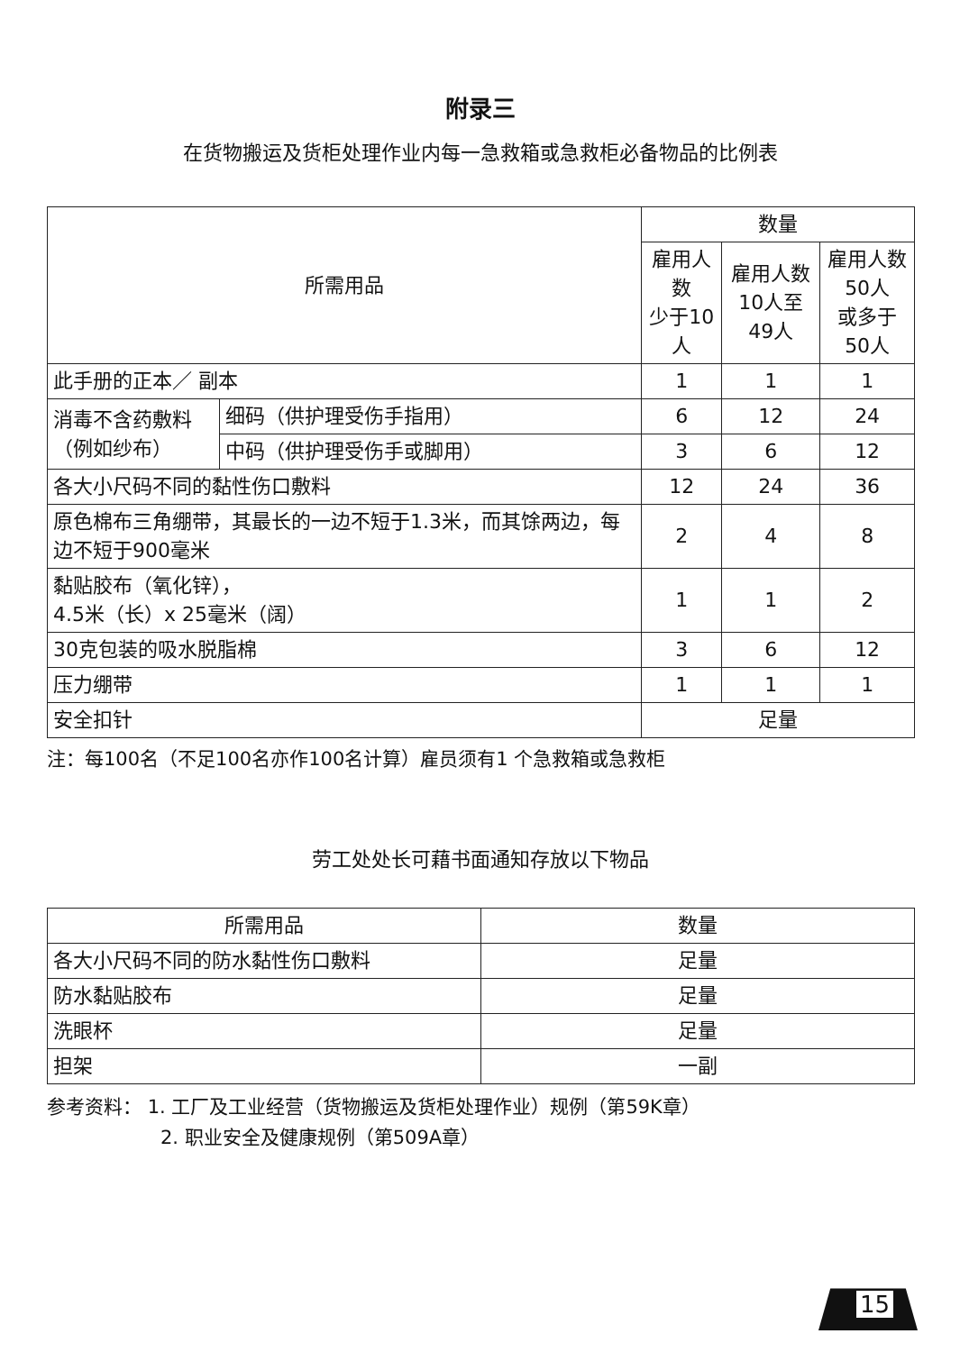附录三
在货物搬运及货柜处理作业内每一急救箱或急救柜必备物品的比例表
| 所需用品 | | 数量 | | |
| --- | --- | --- | --- | --- |
| | | 雇用人数 少于10人 | 雇用人数 10人至49人 | 雇用人数 50人 或多于50人 |
| 此手册的正本／ 副本 | | 1 | 1 | 1 |
| 消毒不含药敷料（例如纱布） | 细码（供护理受伤手指用） | 6 | 12 | 24 |
| | 中码（供护理受伤手或脚用） | 3 | 6 | 12 |
| 各大小尺码不同的黏性伤口敷料 | | 12 | 24 | 36 |
| 原色棉布三角绷带，其最长的一边不短于1.3米，而其馀两边，每边不短于900毫米 | | 2 | 4 | 8 |
| 黏贴胶布（氧化锌）， 4.5米（长）x 25毫米（阔） | | 1 | 1 | 2 |
| 30克包装的吸水脱脂棉 | | 3 | 6 | 12 |
| 压力绷带 | | 1 | 1 | 1 |
| 安全扣针 | | 足量 | | |
注：每100名（不足100名亦作100名计算）雇员须有1 个急救箱或急救柜
劳工处处长可藉书面通知存放以下物品
| 所需用品 | 数量 |
| --- | --- |
| 各大小尺码不同的防水黏性伤口敷料 | 足量 |
| 防水黏贴胶布 | 足量 |
| 洗眼杯 | 足量 |
| 担架 | 一副 |
参考资料： 1. 工厂及工业经营（货物搬运及货柜处理作业）规例（第59K章）
2. 职业安全及健康规例（第509A章）
15